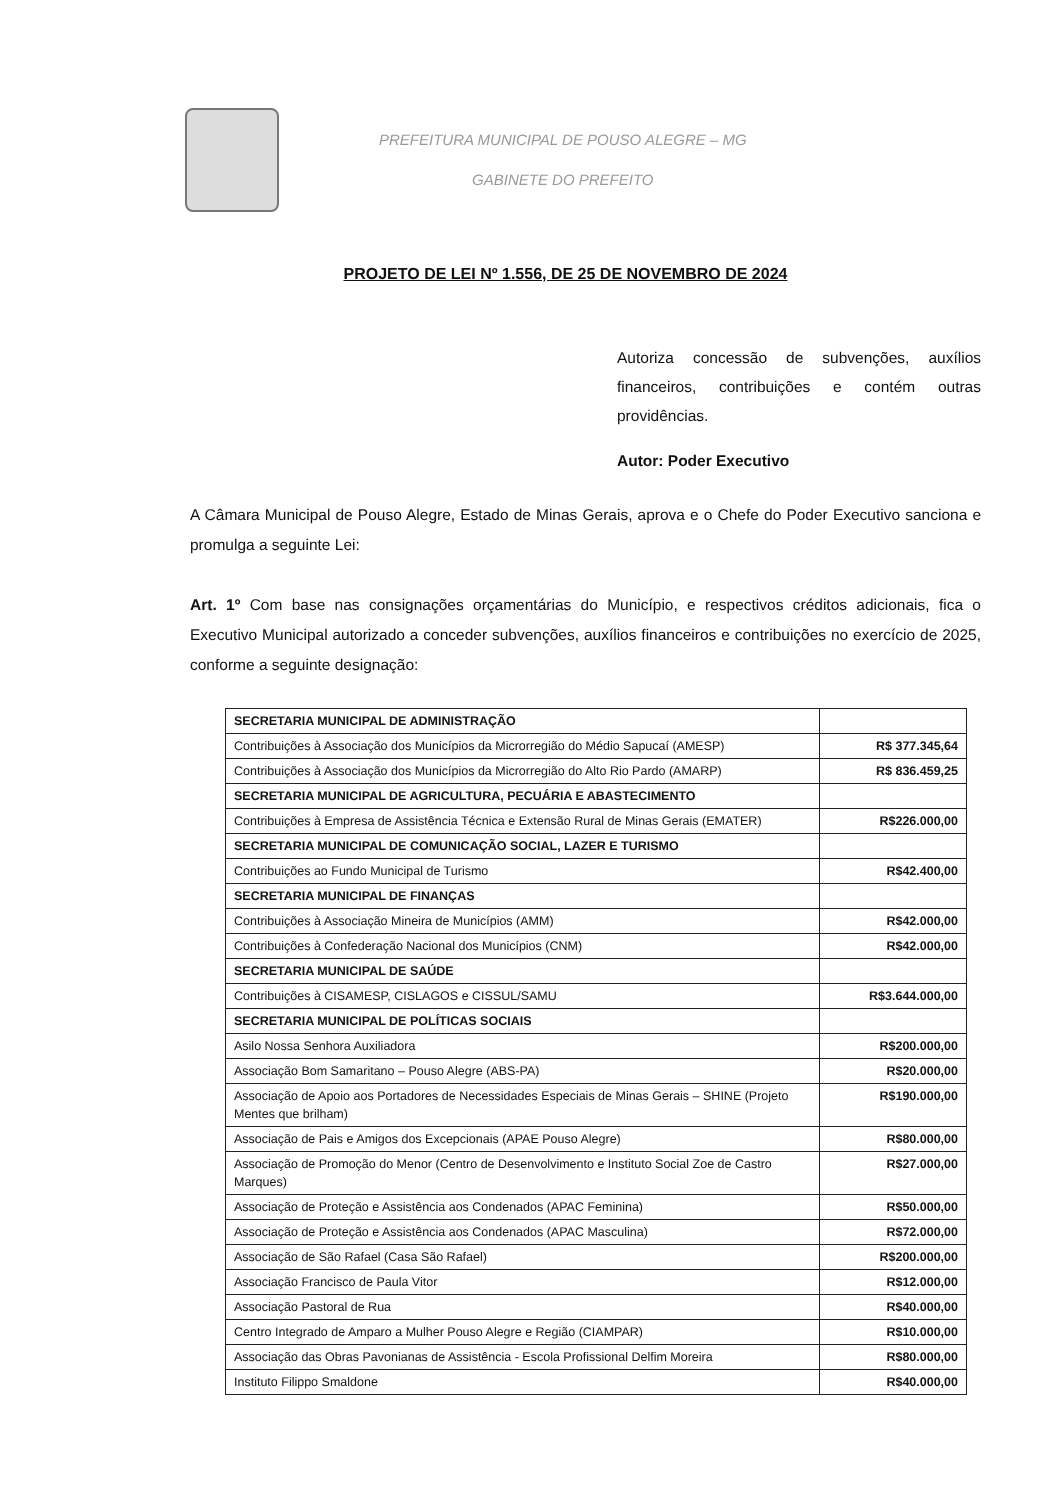PREFEITURA MUNICIPAL DE POUSO ALEGRE – MG
GABINETE DO PREFEITO
PROJETO DE LEI Nº 1.556, DE 25 DE NOVEMBRO DE 2024
Autoriza concessão de subvenções, auxílios financeiros, contribuições e contém outras providências.
Autor: Poder Executivo
A Câmara Municipal de Pouso Alegre, Estado de Minas Gerais, aprova e o Chefe do Poder Executivo sanciona e promulga a seguinte Lei:
Art. 1º Com base nas consignações orçamentárias do Município, e respectivos créditos adicionais, fica o Executivo Municipal autorizado a conceder subvenções, auxílios financeiros e contribuições no exercício de 2025, conforme a seguinte designação:
| SECRETARIA MUNICIPAL DE ADMINISTRAÇÃO | |
| Contribuições à Associação dos Municípios da Microrregião do Médio Sapucaí (AMESP) | R$ 377.345,64 |
| Contribuições à Associação dos Municípios da Microrregião do Alto Rio Pardo (AMARP) | R$ 836.459,25 |
| SECRETARIA MUNICIPAL DE AGRICULTURA, PECUÁRIA E ABASTECIMENTO | |
| Contribuições à Empresa de Assistência Técnica e Extensão Rural de Minas Gerais (EMATER) | R$226.000,00 |
| SECRETARIA MUNICIPAL DE COMUNICAÇÃO SOCIAL, LAZER E TURISMO | |
| Contribuições ao Fundo Municipal de Turismo | R$42.400,00 |
| SECRETARIA MUNICIPAL DE FINANÇAS | |
| Contribuições à Associação Mineira de Municípios (AMM) | R$42.000,00 |
| Contribuições à Confederação Nacional dos Municípios (CNM) | R$42.000,00 |
| SECRETARIA MUNICIPAL DE SAÚDE | |
| Contribuições à CISAMESP, CISLAGOS e CISSUL/SAMU | R$3.644.000,00 |
| SECRETARIA MUNICIPAL DE POLÍTICAS SOCIAIS | |
| Asilo Nossa Senhora Auxiliadora | R$200.000,00 |
| Associação Bom Samaritano – Pouso Alegre (ABS-PA) | R$20.000,00 |
| Associação de Apoio aos Portadores de Necessidades Especiais de Minas Gerais – SHINE (Projeto Mentes que brilham) | R$190.000,00 |
| Associação de Pais e Amigos dos Excepcionais (APAE Pouso Alegre) | R$80.000,00 |
| Associação de Promoção do Menor (Centro de Desenvolvimento e Instituto Social Zoe de Castro Marques) | R$27.000,00 |
| Associação de Proteção e Assistência aos Condenados (APAC Feminina) | R$50.000,00 |
| Associação de Proteção e Assistência aos Condenados (APAC Masculina) | R$72.000,00 |
| Associação de São Rafael (Casa São Rafael) | R$200.000,00 |
| Associação Francisco de Paula Vitor | R$12.000,00 |
| Associação Pastoral de Rua | R$40.000,00 |
| Centro Integrado de Amparo a Mulher Pouso Alegre e Região (CIAMPAR) | R$10.000,00 |
| Associação das Obras Pavonianas de Assistência - Escola Profissional Delfim Moreira | R$80.000,00 |
| Instituto Filippo Smaldone | R$40.000,00 |